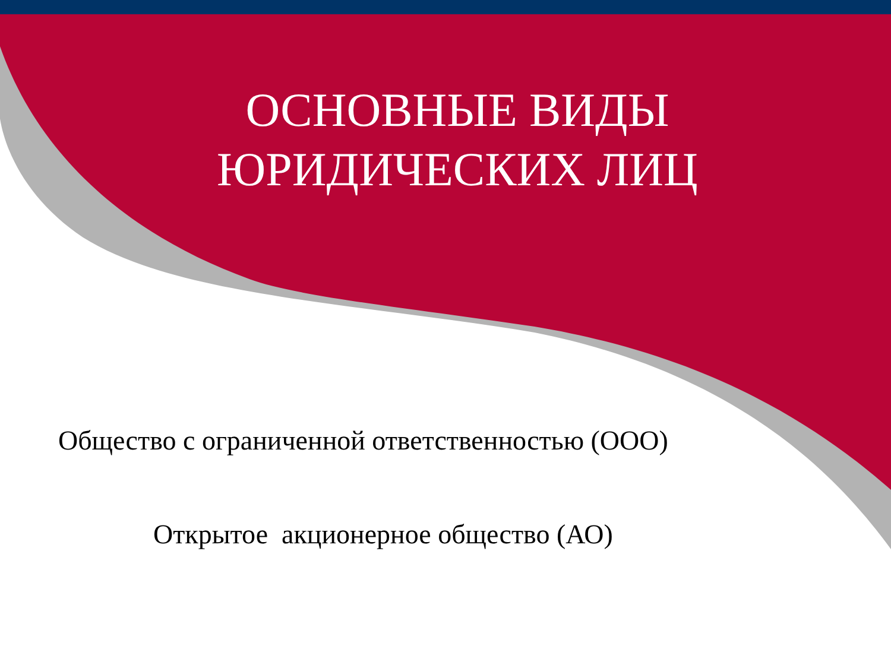ОСНОВНЫЕ ВИДЫ
ЮРИДИЧЕСКИХ ЛИЦ
Общество с ограниченной ответственностью (ООО)
Открытое акционерное общество (АО)